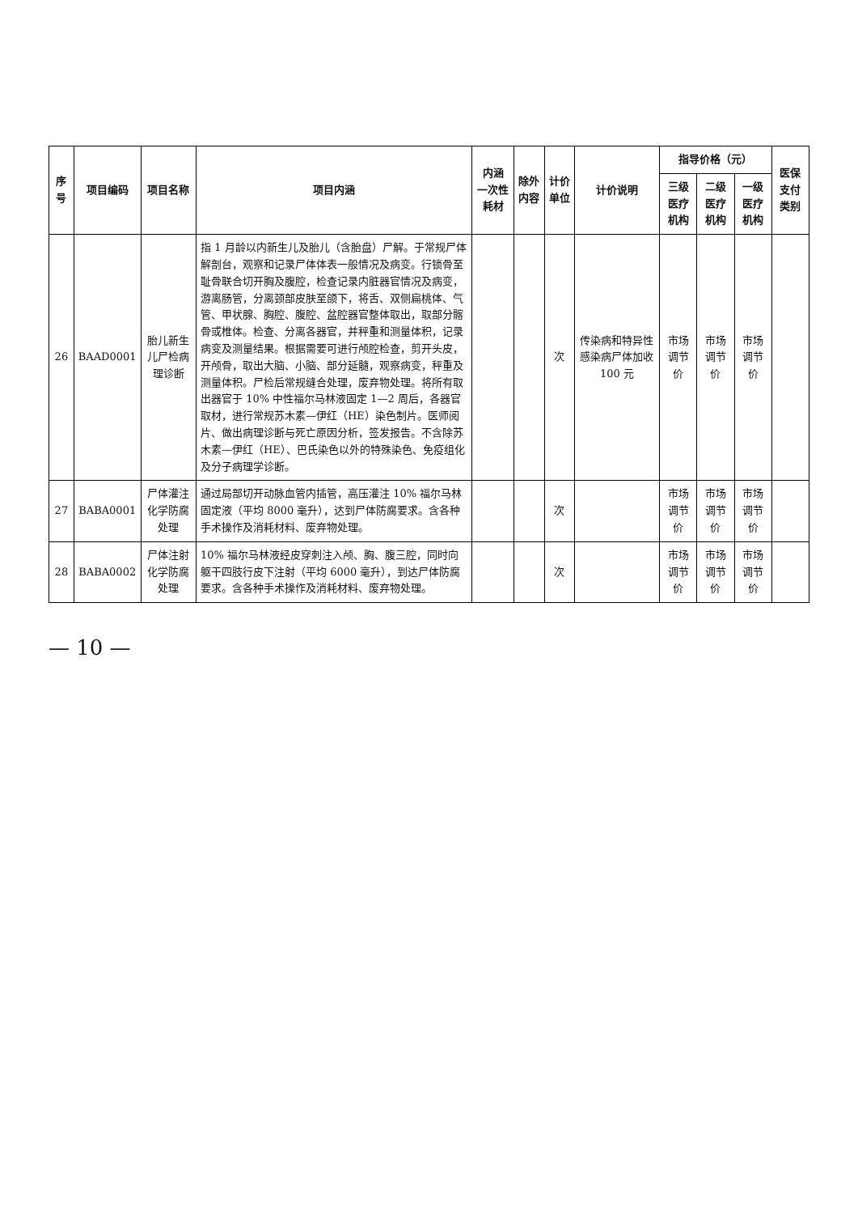| 序号 | 项目编码 | 项目名称 | 项目内涵 | 内涵 一次性耗材 | 除外内容 | 计价单位 | 计价说明 | 指导价格（元） | | | 医保支付类别 |
| --- | --- | --- | --- | --- | --- | --- | --- | --- | --- | --- | --- |
| | | | | | | | | 三级医疗机构 | 二级医疗机构 | 一级医疗机构 | |
| 26 | BAAD0001 | 胎儿新生儿尸检病理诊断 | 指 1 月龄以内新生儿及胎儿（含胎盘）尸解。于常规尸体解剖台，观察和记录尸体体表一般情况及病变。行锁骨至耻骨联合切开胸及腹腔，检查记录内脏器官情况及病变，游离肠管，分离颈部皮肤至颌下，将舌、双侧扁桃体、气管、甲状腺、胸腔、腹腔、盆腔器官整体取出，取部分髂骨或椎体。检查、分离各器官，并秤重和测量体积，记录病变及测量结果。根据需要可进行颅腔检查，剪开头皮，开颅骨，取出大脑、小脑、部分延髓，观察病变，秤重及测量体积。尸检后常规缝合处理，废弃物处理。将所有取出器官于 10% 中性福尔马林液固定 1—2 周后，各器官取材，进行常规苏木素—伊红（HE）染色制片。医师阅片、做出病理诊断与死亡原因分析，签发报告。不含除苏木素—伊红（HE）、巴氏染色以外的特殊染色、免疫组化及分子病理学诊断。 | | | 次 | 传染病和特异性感染病尸体加收 100 元 | 市场调节价 | 市场调节价 | 市场调节价 | |
| 27 | BABA0001 | 尸体灌注化学防腐处理 | 通过局部切开动脉血管内插管，高压灌注 10% 福尔马林固定液（平均 8000 毫升），达到尸体防腐要求。含各种手术操作及消耗材料、废弃物处理。 | | | 次 | | 市场调节价 | 市场调节价 | 市场调节价 | |
| 28 | BABA0002 | 尸体注射化学防腐处理 | 10% 福尔马林液经皮穿刺注入颅、胸、腹三腔，同时向躯干四肢行皮下注射（平均 6000 毫升），到达尸体防腐要求。含各种手术操作及消耗材料、废弃物处理。 | | | 次 | | 市场调节价 | 市场调节价 | 市场调节价 | |
— 10 —